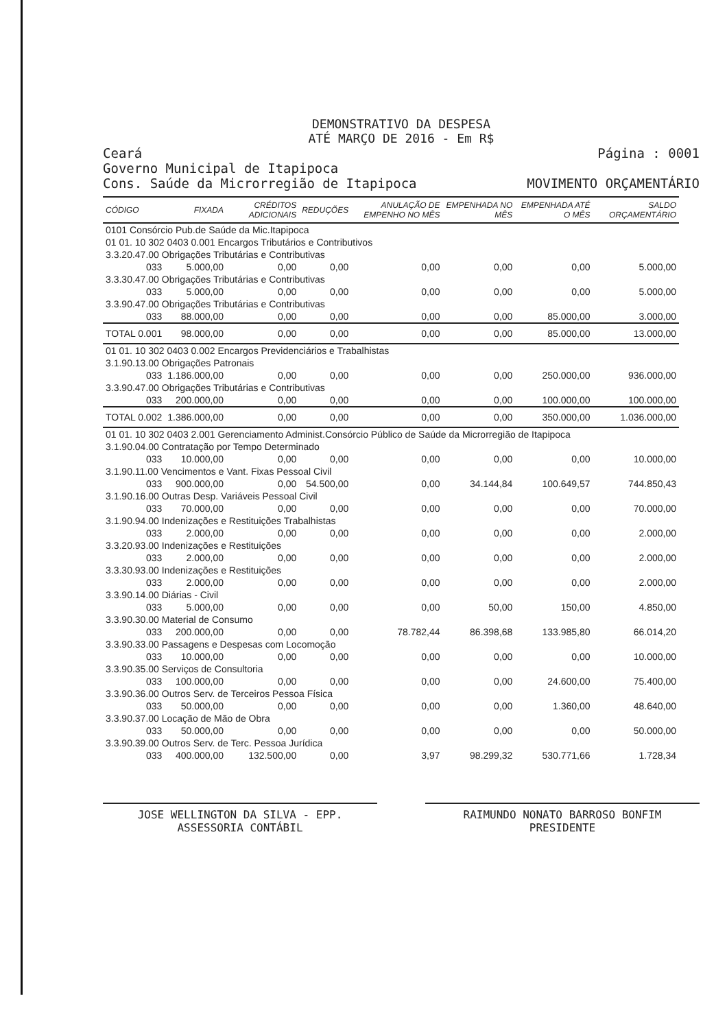DEMONSTRATIVO DA DESPESA
ATÉ MARÇO DE 2016 - Em R$
Ceará
Governo Municipal de Itapipoca
Cons. Saúde da Microrregião de Itapipoca
Página : 0001
MOVIMENTO ORÇAMENTÁRIO
| CÓDIGO | FIXADA | CRÉDITOS ADICIONAIS | REDUÇÕES | ANULAÇÃO DE EMPENHO NO MÊS | EMPENHADA NO MÊS | EMPENHADA ATÉ O MÊS | SALDO ORÇAMENTÁRIO |
| --- | --- | --- | --- | --- | --- | --- | --- |
| 0101 Consórcio Pub.de Saúde da Mic.Itapipoca | | | | | | | |
| 01 01. 10 302 0403 0.001 Encargos Tributários e Contributivos | | | | | | | |
| 3.3.20.47.00 Obrigações Tributárias e Contributivas | | | | | | | |
| 033 | 5.000,00 | 0,00 | 0,00 | 0,00 | 0,00 | 0,00 | 5.000,00 |
| 3.3.30.47.00 Obrigações Tributárias e Contributivas | | | | | | | |
| 033 | 5.000,00 | 0,00 | 0,00 | 0,00 | 0,00 | 0,00 | 5.000,00 |
| 3.3.90.47.00 Obrigações Tributárias e Contributivas | | | | | | | |
| 033 | 88.000,00 | 0,00 | 0,00 | 0,00 | 0,00 | 85.000,00 | 3.000,00 |
| TOTAL 0.001 | 98.000,00 | 0,00 | 0,00 | 0,00 | 0,00 | 85.000,00 | 13.000,00 |
| 01 01. 10 302 0403 0.002 Encargos Previdenciários e Trabalhistas | | | | | | | |
| 3.1.90.13.00 Obrigações Patronais | | | | | | | |
| 033 | 1.186.000,00 | 0,00 | 0,00 | 0,00 | 0,00 | 250.000,00 | 936.000,00 |
| 3.3.90.47.00 Obrigações Tributárias e Contributivas | | | | | | | |
| 033 | 200.000,00 | 0,00 | 0,00 | 0,00 | 0,00 | 100.000,00 | 100.000,00 |
| TOTAL 0.002 | 1.386.000,00 | 0,00 | 0,00 | 0,00 | 0,00 | 350.000,00 | 1.036.000,00 |
| 01 01. 10 302 0403 2.001 Gerenciamento Administ.Consórcio Público de Saúde da Microrregião de Itapipoca | | | | | | | |
| 3.1.90.04.00 Contratação por Tempo Determinado | | | | | | | |
| 033 | 10.000,00 | 0,00 | 0,00 | 0,00 | 0,00 | 0,00 | 10.000,00 |
| 3.1.90.11.00 Vencimentos e Vant. Fixas Pessoal Civil | | | | | | | |
| 033 | 900.000,00 | 0,00 | 54.500,00 | 0,00 | 34.144,84 | 100.649,57 | 744.850,43 |
| 3.1.90.16.00 Outras Desp. Variáveis Pessoal Civil | | | | | | | |
| 033 | 70.000,00 | 0,00 | 0,00 | 0,00 | 0,00 | 0,00 | 70.000,00 |
| 3.1.90.94.00 Indenizações e Restituições Trabalhistas | | | | | | | |
| 033 | 2.000,00 | 0,00 | 0,00 | 0,00 | 0,00 | 0,00 | 2.000,00 |
| 3.3.20.93.00 Indenizações e Restituições | | | | | | | |
| 033 | 2.000,00 | 0,00 | 0,00 | 0,00 | 0,00 | 0,00 | 2.000,00 |
| 3.3.30.93.00 Indenizações e Restituições | | | | | | | |
| 033 | 2.000,00 | 0,00 | 0,00 | 0,00 | 0,00 | 0,00 | 2.000,00 |
| 3.3.90.14.00 Diárias - Civil | | | | | | | |
| 033 | 5.000,00 | 0,00 | 0,00 | 0,00 | 50,00 | 150,00 | 4.850,00 |
| 3.3.90.30.00 Material de Consumo | | | | | | | |
| 033 | 200.000,00 | 0,00 | 0,00 | 78.782,44 | 86.398,68 | 133.985,80 | 66.014,20 |
| 3.3.90.33.00 Passagens e Despesas com Locomoção | | | | | | | |
| 033 | 10.000,00 | 0,00 | 0,00 | 0,00 | 0,00 | 0,00 | 10.000,00 |
| 3.3.90.35.00 Serviços de Consultoria | | | | | | | |
| 033 | 100.000,00 | 0,00 | 0,00 | 0,00 | 0,00 | 24.600,00 | 75.400,00 |
| 3.3.90.36.00 Outros Serv. de Terceiros Pessoa Física | | | | | | | |
| 033 | 50.000,00 | 0,00 | 0,00 | 0,00 | 0,00 | 1.360,00 | 48.640,00 |
| 3.3.90.37.00 Locação de Mão de Obra | | | | | | | |
| 033 | 50.000,00 | 0,00 | 0,00 | 0,00 | 0,00 | 0,00 | 50.000,00 |
| 3.3.90.39.00 Outros Serv. de Terc. Pessoa Jurídica | | | | | | | |
| 033 | 400.000,00 | 132.500,00 | 0,00 | 3,97 | 98.299,32 | 530.771,66 | 1.728,34 |
JOSE WELLINGTON DA SILVA - EPP.
ASSESSORIA CONTÁBIL
RAIMUNDO NONATO BARROSO BONFIM
PRESIDENTE